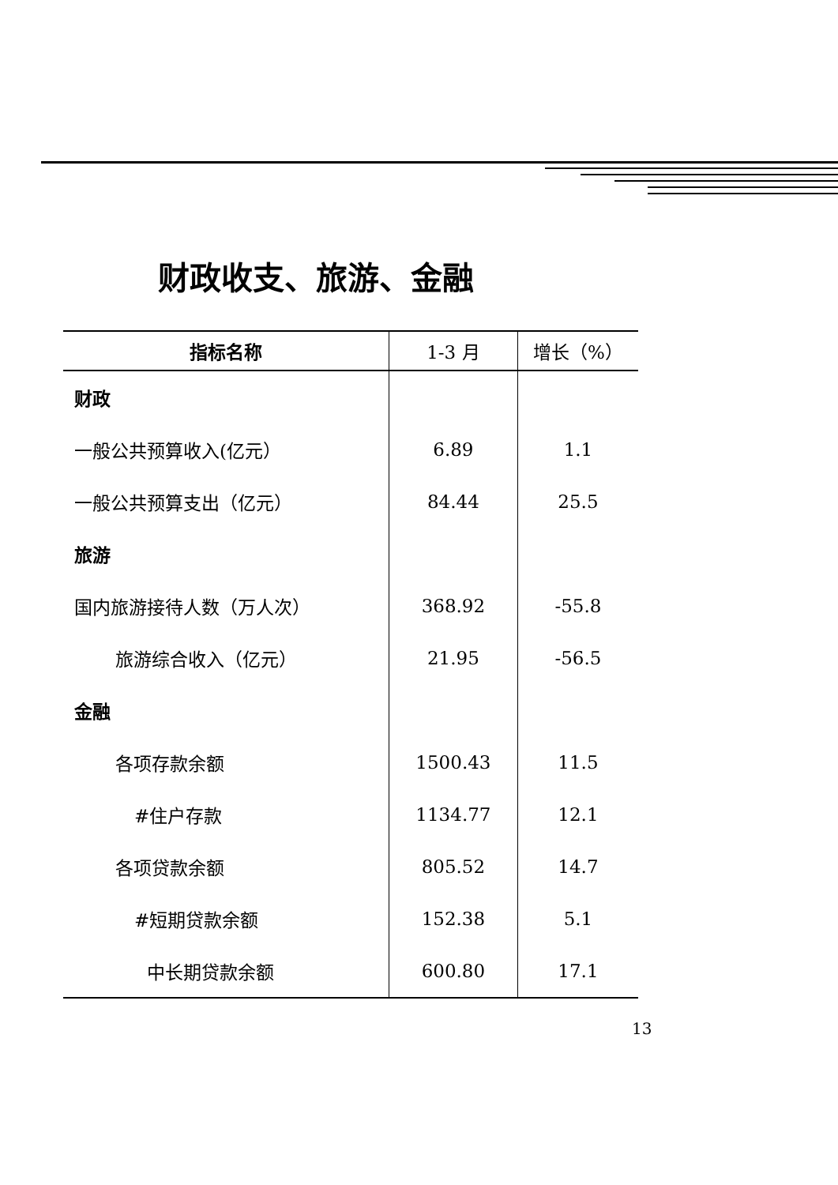财政收支、旅游、金融
| 指标名称 | 1-3 月 | 增长（%） |
| --- | --- | --- |
| 财政 | | |
| 一般公共预算收入(亿元） | 6.89 | 1.1 |
| 一般公共预算支出（亿元） | 84.44 | 25.5 |
| 旅游 | | |
| 国内旅游接待人数（万人次） | 368.92 | -55.8 |
| 旅游综合收入（亿元） | 21.95 | -56.5 |
| 金融 | | |
| 各项存款余额 | 1500.43 | 11.5 |
| #住户存款 | 1134.77 | 12.1 |
| 各项贷款余额 | 805.52 | 14.7 |
| #短期贷款余额 | 152.38 | 5.1 |
| 中长期贷款余额 | 600.80 | 17.1 |
13